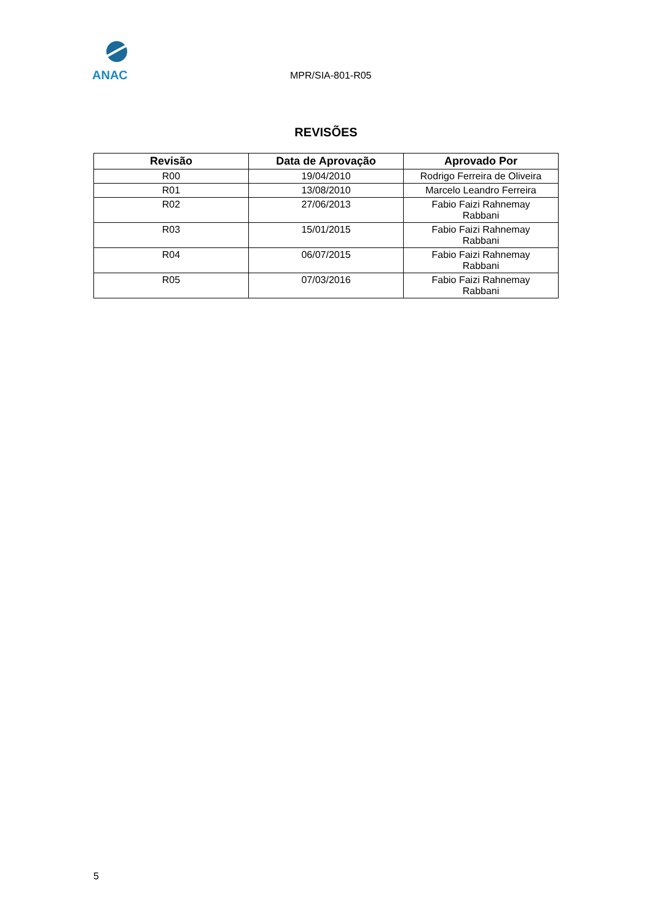ANAC
MPR/SIA-801-R05
REVISÕES
| Revisão | Data de Aprovação | Aprovado Por |
| --- | --- | --- |
| R00 | 19/04/2010 | Rodrigo Ferreira de Oliveira |
| R01 | 13/08/2010 | Marcelo Leandro Ferreira |
| R02 | 27/06/2013 | Fabio Faizi Rahnemay Rabbani |
| R03 | 15/01/2015 | Fabio Faizi Rahnemay Rabbani |
| R04 | 06/07/2015 | Fabio Faizi Rahnemay Rabbani |
| R05 | 07/03/2016 | Fabio Faizi Rahnemay Rabbani |
5